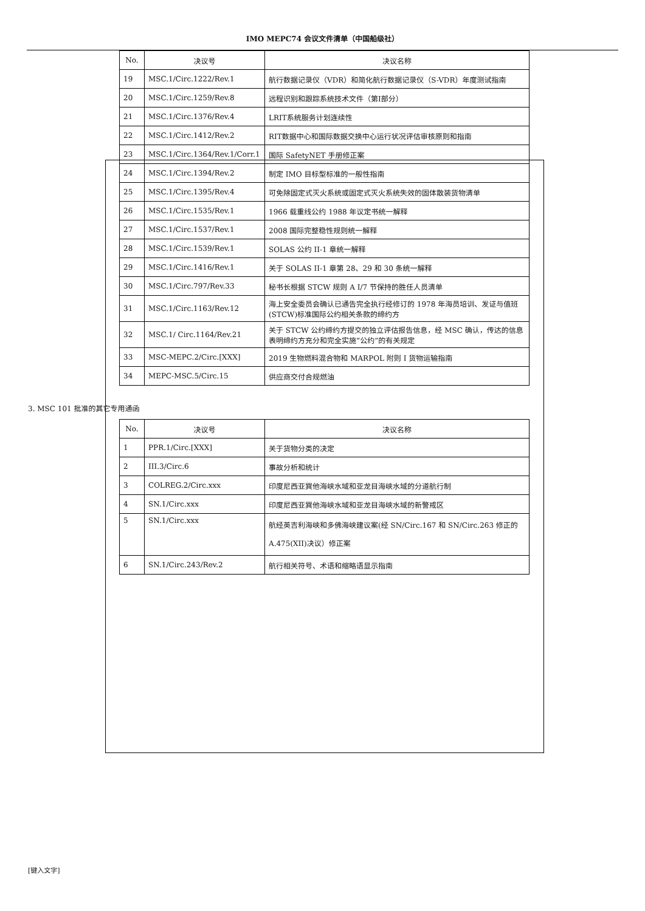IMO MEPC74 会议文件清单（中国船级社）
| No. | 决议号 | 决议名称 |
| 19 | MSC.1/Circ.1222/Rev.1 | 航行数据记录仪（VDR）和简化航行数据记录仪（S-VDR）年度测试指南 |
| 20 | MSC.1/Circ.1259/Rev.8 | 远程识别和跟踪系统技术文件（第I部分） |
| 21 | MSC.1/Circ.1376/Rev.4 | LRIT系统服务计划连续性 |
| 22 | MSC.1/Circ.1412/Rev.2 | RIT数据中心和国际数据交换中心运行状况评估审核原则和指南 |
| 23 | MSC.1/Circ.1364/Rev.1/Corr.1 | 国际 SafetyNET 手册修正案 |
| 24 | MSC.1/Circ.1394/Rev.2 | 制定 IMO 目标型标准的一般性指南 |
| 25 | MSC.1/Circ.1395/Rev.4 | 可免除固定式灭火系统或固定式灭火系统失效的固体散装货物清单 |
| 26 | MSC.1/Circ.1535/Rev.1 | 1966 载重线公约 1988 年议定书统一解释 |
| 27 | MSC.1/Circ.1537/Rev.1 | 2008 国际完整稳性规则统一解释 |
| 28 | MSC.1/Circ.1539/Rev.1 | SOLAS 公约 II-1 章统一解释 |
| 29 | MSC.1/Circ.1416/Rev.1 | 关于 SOLAS II-1 章第 28、29 和 30 条统一解释 |
| 30 | MSC.1/Circ.797/Rev.33 | 秘书长根据 STCW 规则 A I/7 节保持的胜任人员清单 |
| 31 | MSC.1/Circ.1163/Rev.12 | 海上安全委员会确认已通告完全执行经修订的 1978 年海员培训、发证与值班(STCW)标准国际公约相关条款的缔约方 |
| 32 | MSC.1/ Circ.1164/Rev.21 | 关于 STCW 公约缔约方提交的独立评估报告信息，经 MSC 确认，传达的信息表明缔约方充分和完全实施“公约”的有关规定 |
| 33 | MSC-MEPC.2/Circ.[XXX] | 2019 生物燃料混合物和 MARPOL 附则 I 货物运输指南 |
| 34 | MEPC-MSC.5/Circ.15 | 供应商交付合规燃油 |
3. MSC 101 批准的其它专用通函
| No. | 决议号 | 决议名称 |
| 1 | PPR.1/Circ.[XXX] | 关于货物分类的决定 |
| 2 | III.3/Circ.6 | 事故分析和统计 |
| 3 | COLREG.2/Circ.xxx | 印度尼西亚巽他海峡水域和亚龙目海峡水域的分道航行制 |
| 4 | SN.1/Circ.xxx | 印度尼西亚巽他海峡水域和亚龙目海峡水域的新警戒区 |
| 5 | SN.1/Circ.xxx | 航经英吉利海峡和多佛海峡建议案(经 SN/Circ.167 和 SN/Circ.263 修正的 A.475(XII)决议）修正案 |
| 6 | SN.1/Circ.243/Rev.2 | 航行相关符号、术语和缩略语显示指南 |
[键入文字]